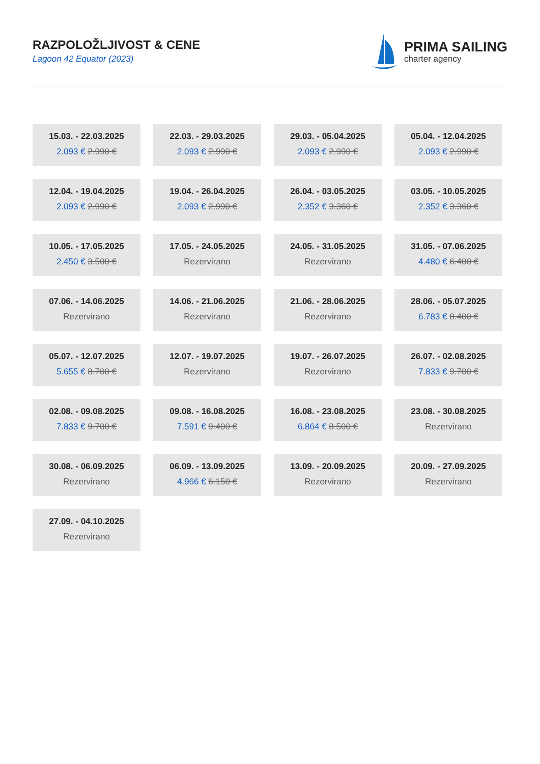RAZPOLOŽLJIVOST & CENE
Lagoon 42 Equator (2023)
PRIMA SAILING
charter agency
15.03. - 22.03.2025
2.093 € 2.990 €
22.03. - 29.03.2025
2.093 € 2.990 €
29.03. - 05.04.2025
2.093 € 2.990 €
05.04. - 12.04.2025
2.093 € 2.990 €
12.04. - 19.04.2025
2.093 € 2.990 €
19.04. - 26.04.2025
2.093 € 2.990 €
26.04. - 03.05.2025
2.352 € 3.360 €
03.05. - 10.05.2025
2.352 € 3.360 €
10.05. - 17.05.2025
2.450 € 3.500 €
17.05. - 24.05.2025
Rezervirano
24.05. - 31.05.2025
Rezervirano
31.05. - 07.06.2025
4.480 € 6.400 €
07.06. - 14.06.2025
Rezervirano
14.06. - 21.06.2025
Rezervirano
21.06. - 28.06.2025
Rezervirano
28.06. - 05.07.2025
6.783 € 8.400 €
05.07. - 12.07.2025
5.655 € 8.700 €
12.07. - 19.07.2025
Rezervirano
19.07. - 26.07.2025
Rezervirano
26.07. - 02.08.2025
7.833 € 9.700 €
02.08. - 09.08.2025
7.833 € 9.700 €
09.08. - 16.08.2025
7.591 € 9.400 €
16.08. - 23.08.2025
6.864 € 8.500 €
23.08. - 30.08.2025
Rezervirano
30.08. - 06.09.2025
Rezervirano
06.09. - 13.09.2025
4.966 € 6.150 €
13.09. - 20.09.2025
Rezervirano
20.09. - 27.09.2025
Rezervirano
27.09. - 04.10.2025
Rezervirano